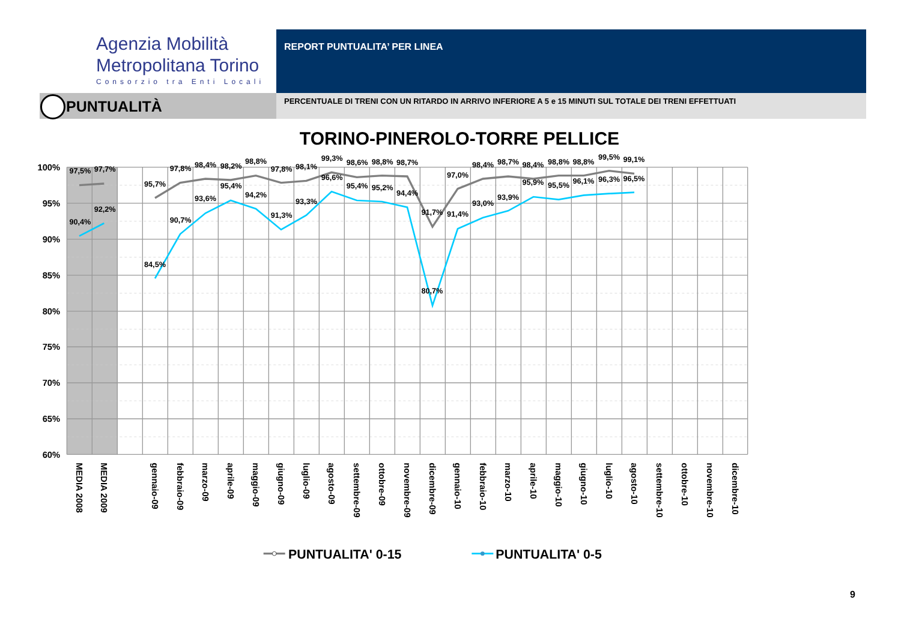Agenzia Mobilità
Metropolitana Torino
Consorzio tra Enti Locali
REPORT PUNTUALITA’ PER LINEA
PUNTUALITÀ PERCENTUALE DI TRENI CON UN RITARDO IN ARRIVO INFERIORE A 5 e 15 MINUTI SUL TOTALE DEI TRENI EFFETTUATI
TORINO-PINEROLO-TORRE PELLICE
100%
95%
90%
85%
80%
75%
70%
65%
60%
97,5%
97,7%
95,7%
97,8%
98,4%
98,2%
98,8%
97,8%
98,1%
99,3%
98,6%
98,8%
98,7%
91,7%
97,0%
98,4%
98,7%
98,4%
98,8%
98,8%
99,5%
99,1%
90,4%
92,2%
84,5%
90,7%
93,6%
95,4%
94,2%
91,3%
93,3%
96,6%
95,4%
95,2%
94,4%
80,7%
91,4%
93,0%
93,9%
95,9%
95,5%
96,1%
96,3%
96,5%
MEDIA 2008
MEDIA 2009
gennaio-09
febbraio-09
marzo-09
aprile-09
maggio-09
giugno-09
luglio-09
agosto-09
settembre-09
ottobre-09
novembre-09
dicembre-09
gennaio-10
febbraio-10
marzo-10
aprile-10
maggio-10
giugno-10
luglio-10
agosto-10
settembre-10
ottobre-10
novembre-10
dicembre-10
PUNTUALITA' 0-15
PUNTUALITA' 0-5
9